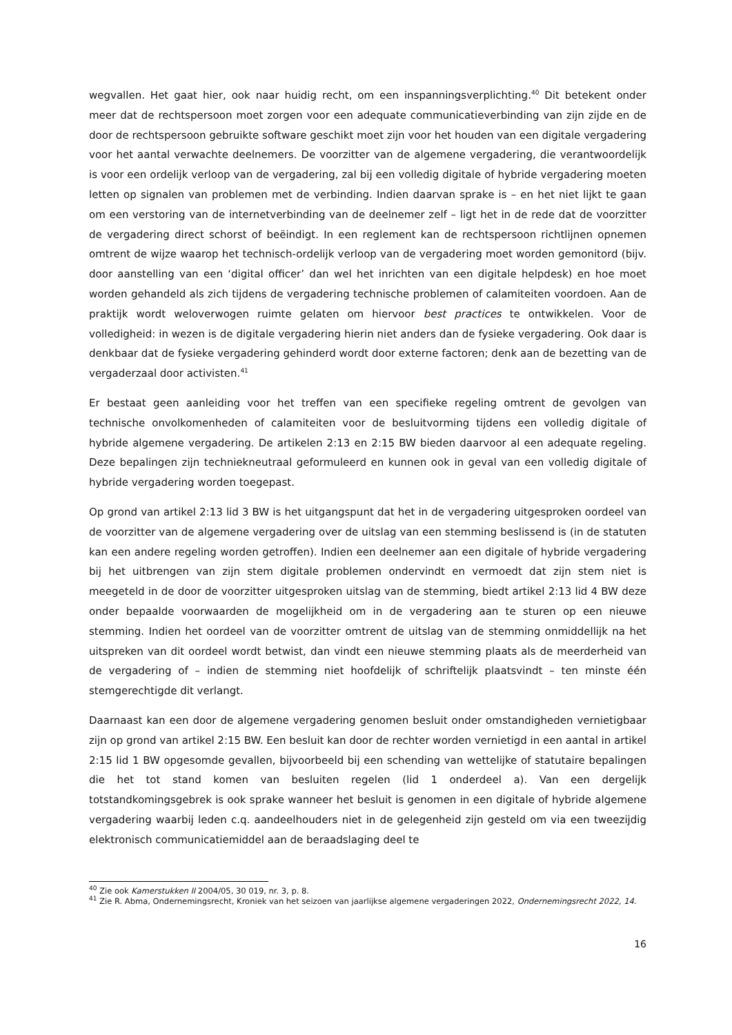wegvallen. Het gaat hier, ook naar huidig recht, om een inspanningsverplichting.<sup>40</sup> Dit betekent onder meer dat de rechtspersoon moet zorgen voor een adequate communicatieverbinding van zijn zijde en de door de rechtspersoon gebruikte software geschikt moet zijn voor het houden van een digitale vergadering voor het aantal verwachte deelnemers. De voorzitter van de algemene vergadering, die verantwoordelijk is voor een ordelijk verloop van de vergadering, zal bij een volledig digitale of hybride vergadering moeten letten op signalen van problemen met de verbinding. Indien daarvan sprake is – en het niet lijkt te gaan om een verstoring van de internetverbinding van de deelnemer zelf – ligt het in de rede dat de voorzitter de vergadering direct schorst of beëindigt. In een reglement kan de rechtspersoon richtlijnen opnemen omtrent de wijze waarop het technisch-ordelijk verloop van de vergadering moet worden gemonitord (bijv. door aanstelling van een ‘digital officer’ dan wel het inrichten van een digitale helpdesk) en hoe moet worden gehandeld als zich tijdens de vergadering technische problemen of calamiteiten voordoen. Aan de praktijk wordt weloverwogen ruimte gelaten om hiervoor best practices te ontwikkelen. Voor de volledigheid: in wezen is de digitale vergadering hierin niet anders dan de fysieke vergadering. Ook daar is denkbaar dat de fysieke vergadering gehinderd wordt door externe factoren; denk aan de bezetting van de vergaderzaal door activisten.<sup>41</sup>
Er bestaat geen aanleiding voor het treffen van een specifieke regeling omtrent de gevolgen van technische onvolkomenheden of calamiteiten voor de besluitvorming tijdens een volledig digitale of hybride algemene vergadering. De artikelen 2:13 en 2:15 BW bieden daarvoor al een adequate regeling. Deze bepalingen zijn techniekneutraal geformuleerd en kunnen ook in geval van een volledig digitale of hybride vergadering worden toegepast.
Op grond van artikel 2:13 lid 3 BW is het uitgangspunt dat het in de vergadering uitgesproken oordeel van de voorzitter van de algemene vergadering over de uitslag van een stemming beslissend is (in de statuten kan een andere regeling worden getroffen). Indien een deelnemer aan een digitale of hybride vergadering bij het uitbrengen van zijn stem digitale problemen ondervindt en vermoedt dat zijn stem niet is meegeteld in de door de voorzitter uitgesproken uitslag van de stemming, biedt artikel 2:13 lid 4 BW deze onder bepaalde voorwaarden de mogelijkheid om in de vergadering aan te sturen op een nieuwe stemming. Indien het oordeel van de voorzitter omtrent de uitslag van de stemming onmiddellijk na het uitspreken van dit oordeel wordt betwist, dan vindt een nieuwe stemming plaats als de meerderheid van de vergadering of – indien de stemming niet hoofdelijk of schriftelijk plaatsvindt – ten minste één stemgerechtigde dit verlangt.
Daarnaast kan een door de algemene vergadering genomen besluit onder omstandigheden vernietigbaar zijn op grond van artikel 2:15 BW. Een besluit kan door de rechter worden vernietigd in een aantal in artikel 2:15 lid 1 BW opgesomde gevallen, bijvoorbeeld bij een schending van wettelijke of statutaire bepalingen die het tot stand komen van besluiten regelen (lid 1 onderdeel a). Van een dergelijk totstandkomingsgebrek is ook sprake wanneer het besluit is genomen in een digitale of hybride algemene vergadering waarbij leden c.q. aandeelhouders niet in de gelegenheid zijn gesteld om via een tweezijdig elektronisch communicatiemiddel aan de beraadslaging deel te
<sup>40</sup> Zie ook Kamerstukken II 2004/05, 30 019, nr. 3, p. 8.
<sup>41</sup> Zie R. Abma, Ondernemingsrecht, Kroniek van het seizoen van jaarlijkse algemene vergaderingen 2022, Ondernemingsrecht 2022, 14.
16